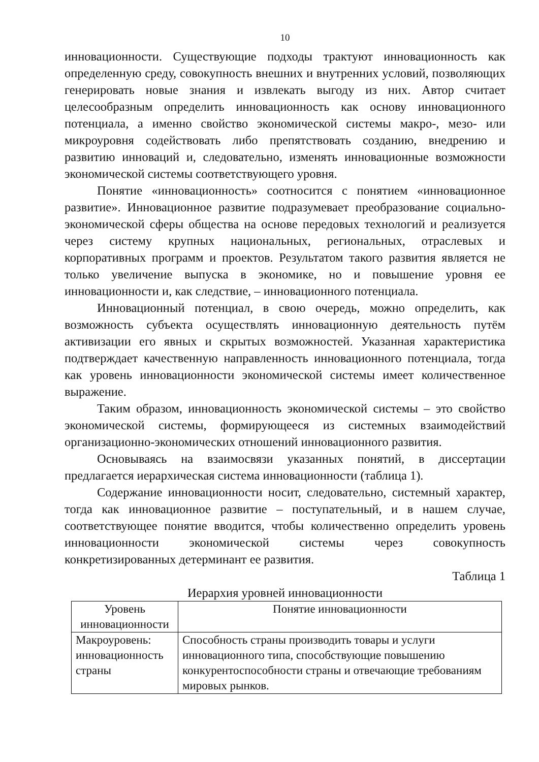10
инновационности. Существующие подходы трактуют инновационность как определенную среду, совокупность внешних и внутренних условий, позволяющих генерировать новые знания и извлекать выгоду из них. Автор считает целесообразным определить инновационность как основу инновационного потенциала, а именно свойство экономической системы макро-, мезо- или микроуровня содействовать либо препятствовать созданию, внедрению и развитию инноваций и, следовательно, изменять инновационные возможности экономической системы соответствующего уровня.
Понятие «инновационность» соотносится с понятием «инновационное развитие». Инновационное развитие подразумевает преобразование социально-экономической сферы общества на основе передовых технологий и реализуется через систему крупных национальных, региональных, отраслевых и корпоративных программ и проектов. Результатом такого развития является не только увеличение выпуска в экономике, но и повышение уровня ее инновационности и, как следствие, – инновационного потенциала.
Инновационный потенциал, в свою очередь, можно определить, как возможность субъекта осуществлять инновационную деятельность путём активизации его явных и скрытых возможностей. Указанная характеристика подтверждает качественную направленность инновационного потенциала, тогда как уровень инновационности экономической системы имеет количественное выражение.
Таким образом, инновационность экономической системы – это свойство экономической системы, формирующееся из системных взаимодействий организационно-экономических отношений инновационного развития.
Основываясь на взаимосвязи указанных понятий, в диссертации предлагается иерархическая система инновационности (таблица 1).
Содержание инновационности носит, следовательно, системный характер, тогда как инновационное развитие – поступательный, и в нашем случае, соответствующее понятие вводится, чтобы количественно определить уровень инновационности экономической системы через совокупность конкретизированных детерминант ее развития.
Таблица 1
Иерархия уровней инновационности
| Уровень инновационности | Понятие инновационности |
| Макроуровень: инновационность страны | Способность страны производить товары и услуги инновационного типа, способствующие повышению конкурентоспособности страны и отвечающие требованиям мировых рынков. |